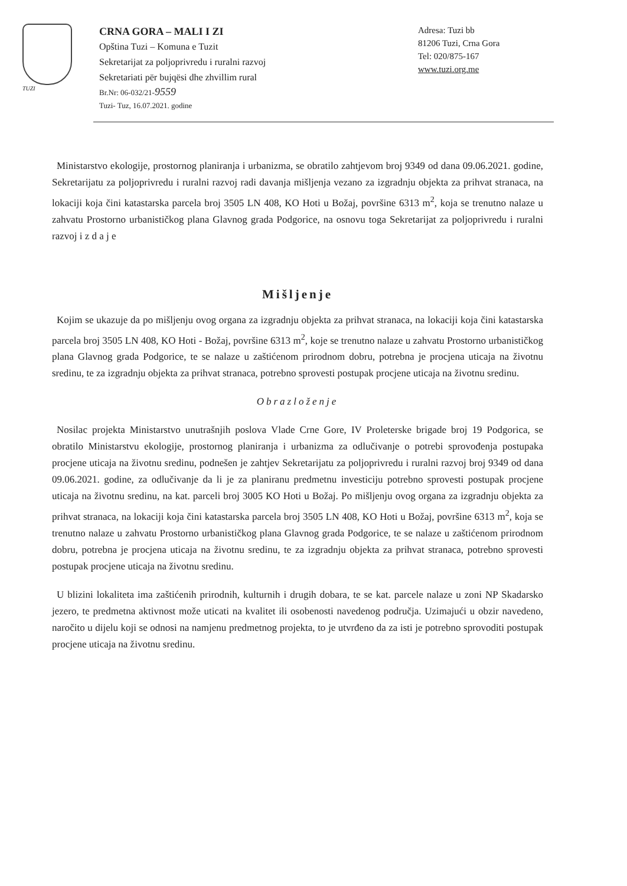TUZI
CRNA GORA – MALI I ZI
Opština Tuzi – Komuna e Tuzit
Sekretarijat za poljoprivredu i ruralni razvoj
Sekretariati për bujqësi dhe zhvillim rural
Br.Nr: 06-032/21-9559
Tuzi- Tuz, 16.07.2021. godine
Adresa: Tuzi bb
81206 Tuzi, Crna Gora
Tel: 020/875-167
www.tuzi.org.me
Ministarstvo ekologije, prostornog planiranja i urbanizma, se obratilo zahtjevom broj 9349 od dana 09.06.2021. godine, Sekretarijatu za poljoprivredu i ruralni razvoj radi davanja mišljenja vezano za izgradnju objekta za prihvat stranaca, na lokaciji koja čini katastarska parcela broj 3505 LN 408, KO Hoti u Božaj, površine 6313 m<sup>2</sup>, koja se trenutno nalaze u zahvatu Prostorno urbanističkog plana Glavnog grada Podgorice, na osnovu toga Sekretarijat za poljoprivredu i ruralni razvoj i z d a j e
Mišljenje
Kojim se ukazuje da po mišljenju ovog organa za izgradnju objekta za prihvat stranaca, na lokaciji koja čini katastarska parcela broj 3505 LN 408, KO Hoti - Božaj, površine 6313 m<sup>2</sup>, koje se trenutno nalaze u zahvatu Prostorno urbanističkog plana Glavnog grada Podgorice, te se nalaze u zaštićenom prirodnom dobru, potrebna je procjena uticaja na životnu sredinu, te za izgradnju objekta za prihvat stranaca, potrebno sprovesti postupak procjene uticaja na životnu sredinu.
Obrazloženje
Nosilac projekta Ministarstvo unutrašnjih poslova Vlade Crne Gore, IV Proleterske brigade broj 19 Podgorica, se obratilo Ministarstvu ekologije, prostornog planiranja i urbanizma za odlučivanje o potrebi sprovođenja postupaka procjene uticaja na životnu sredinu, podnešen je zahtjev Sekretarijatu za poljoprivredu i ruralni razvoj broj 9349 od dana 09.06.2021. godine, za odlučivanje da li je za planiranu predmetnu investiciju potrebno sprovesti postupak procjene uticaja na životnu sredinu, na kat. parceli broj 3005 KO Hoti u Božaj. Po mišljenju ovog organa za izgradnju objekta za prihvat stranaca, na lokaciji koja čini katastarska parcela broj 3505 LN 408, KO Hoti u Božaj, površine 6313 m<sup>2</sup>, koja se trenutno nalaze u zahvatu Prostorno urbanističkog plana Glavnog grada Podgorice, te se nalaze u zaštićenom prirodnom dobru, potrebna je procjena uticaja na životnu sredinu, te za izgradnju objekta za prihvat stranaca, potrebno sprovesti postupak procjene uticaja na životnu sredinu.
U blizini lokaliteta ima zaštićenih prirodnih, kulturnih i drugih dobara, te se kat. parcele nalaze u zoni NP Skadarsko jezero, te predmetna aktivnost može uticati na kvalitet ili osobenosti navedenog područja. Uzimajući u obzir navedeno, naročito u dijelu koji se odnosi na namjenu predmetnog projekta, to je utvrđeno da za isti je potrebno sprovoditi postupak procjene uticaja na životnu sredinu.